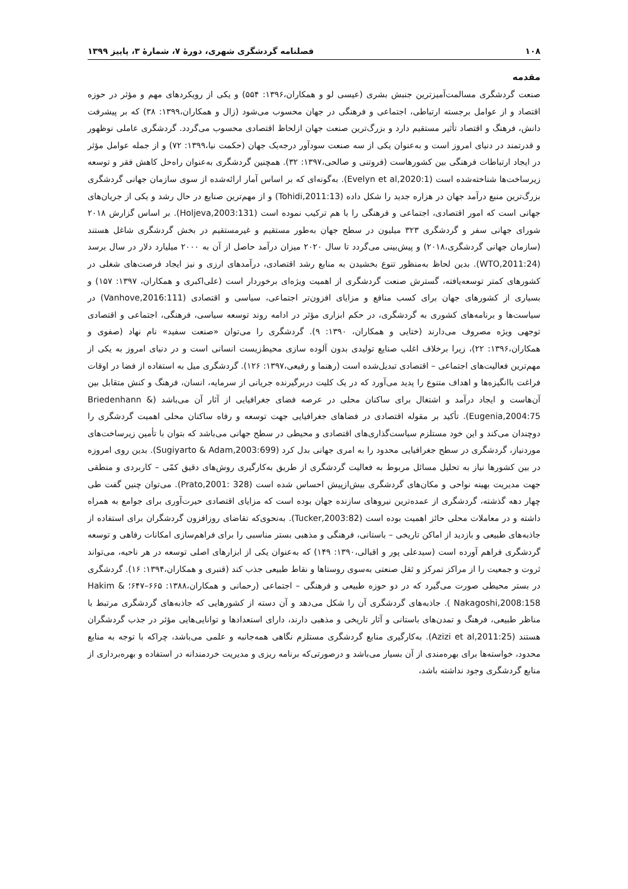۱۰۸ فصلنامه گردشگری شهری، دورۀ ۷، شمارۀ ۳، پاییز ۱۳۹۹
مقدمه
صنعت گردشگری مسالمت‌آمیزترین جنبش بشری (عیسی لو و همکاران،۱۳۹۶: ۵۵۴) و یکی از رویکردهای مهم و مؤثر در حوزه اقتصاد و از عوامل برجسته ارتباطی، اجتماعی و فرهنگی در جهان محسوب می‌شود (زال و همکاران،۱۳۹۹: ۳۸) که بر پیشرفت دانش، فرهنگ و اقتصاد تأثیر مستقیم دارد و بزرگ‌ترین صنعت جهان ازلحاظ اقتصادی محسوب می‌گردد. گردشگری عاملی نوظهور و قدرتمند در دنیای امروز است و به‌عنوان یکی از سه صنعت سودآور درجه‌یک جهان (حکمت نیا،۱۳۹۹: ۷۲) و از جمله عوامل مؤثر در ایجاد ارتباطات فرهنگی بین کشورهاست (فروتنی و صالحی،۱۳۹۷: ۳۲). همچنین گردشگری به‌عنوان راه‌حل کاهش فقر و توسعه زیرساخت‌ها شناخته‌شده است (Evelyn et al,2020:1). به‌گونه‌ای که بر اساس آمار ارائه‌شده از سوی سازمان جهانی گردشگری بزرگ‌ترین منبع درآمد جهان در هزاره جدید را شکل داده (Tohidi,2011:13) و از مهم‌ترین صنایع در حال رشد و یکی از جریان‌های جهانی است که امور اقتصادی، اجتماعی و فرهنگی را با هم ترکیب نموده است (Holjeva,2003:131). بر اساس گزارش ۲۰۱۸ شورای جهانی سفر و گردشگری ۳۲۳ میلیون در سطح جهان به‌طور مستقیم و غیرمستقیم در بخش گردشگری شاغل هستند (سازمان جهانی گردشگری،۲۰۱۸) و پیش‌بینی می‌گردد تا سال ۲۰۲۰ میزان درآمد حاصل از آن به ۲۰۰۰ میلیارد دلار در سال برسد (WTO,2011:24). بدین لحاظ به‌منظور تنوع بخشیدن به منابع رشد اقتصادی، درآمدهای ارزی و نیز ایجاد فرصت‌های شغلی در کشورهای کمتر توسعه‌یافته، گسترش صنعت گردشگری از اهمیت ویژه‌ای برخوردار است (علی‌اکبری و همکاران، ۱۳۹۷: ۱۵۷) و بسیاری از کشورهای جهان برای کسب منافع و مزایای افزون‌تر اجتماعی، سیاسی و اقتصادی (Vanhove,2016:111) در سیاست‌ها و برنامه‌های کشوری به گردشگری، در حکم ابزاری مؤثر در ادامه روند توسعه سیاسی، فرهنگی، اجتماعی و اقتصادی توجهی ویژه مصروف می‌دارند (ختایی و همکاران، ۱۳۹۰: ۹). گردشگری را می‌توان «صنعت سفید» نام نهاد (صفوی و همکاران،۱۳۹۶: ۲۲)، زیرا برخلاف اغلب صنایع تولیدی بدون آلوده سازی محیط‌زیست انسانی است و در دنیای امروز به یکی از مهم‌ترین فعالیت‌های اجتماعی – اقتصادی تبدیل‌شده است (رهنما و رفیعی،۱۳۹۷: ۱۲۶). گردشگری میل به استفاده از فضا در اوقات فراغت باانگیزه‌ها و اهداف متنوع را پدید می‌آورد که در یک کلیت دربرگیرنده جریانی از سرمایه، انسان، فرهنگ و کنش متقابل بین آن‌هاست و ایجاد درآمد و اشتغال برای ساکنان محلی در عرصه فضای جغرافیایی از آثار آن می‌باشد (Briedenhann & Eugenia,2004:75). تأکید بر مقوله اقتصادی در فضاهای جغرافیایی جهت توسعه و رفاه ساکنان محلی اهمیت گردشگری را دوچندان می‌کند و این خود مستلزم سیاست‌گذاری‌های اقتصادی و محیطی در سطح جهانی می‌باشد که بتوان با تأمین زیرساخت‌های موردنیاز، گردشگری در سطح جغرافیایی محدود را به امری جهانی بدل کرد (Sugiyarto & Adam,2003:699). بدین روی امروزه در بین کشورها نیاز به تحلیل مسائل مربوط به فعالیت گردشگری از طریق به‌کارگیری روش‌های دقیق کمّی – کاربردی و منطقی جهت مدیریت بهینه نواحی و مکان‌های گردشگری بیش‌ازپیش احساس شده است (Prato,2001: 328). می‌توان چنین گفت طی چهار دهه گذشته، گردشگری از عمده‌ترین نیروهای سازنده جهان بوده است که مزایای اقتصادی حیرت‌آوری برای جوامع به همراه داشته و در معاملات محلی حائز اهمیت بوده است (Tucker,2003:82). به‌نحوی‌که تقاضای روزافزون گردشگران برای استفاده از جاذبه‌های طبیعی و بازدید از اماکن تاریخی – باستانی، فرهنگی و مذهبی بستر مناسبی را برای فراهم‌سازی امکانات رفاهی و توسعه گردشگری فراهم آورده است (سیدعلی پور و اقبالی،۱۳۹۰: ۱۴۹) که به‌عنوان یکی از ابزارهای اصلی توسعه در هر ناحیه، می‌تواند ثروت و جمعیت را از مراکز تمرکز و ثقل صنعتی به‌سوی روستاها و نقاط طبیعی جذب کند (قنبری و همکاران،۱۳۹۴: ۱۶). گردشگری در بستر محیطی صورت می‌گیرد که در دو حوزه طبیعی و فرهنگی – اجتماعی (رحمانی و همکاران،۱۳۸۸: ۶۶۵–۶۴۷؛ Hakim & Nakagoshi,2008:158 ). جاذبه‌های گردشگری آن را شکل می‌دهد و آن دسته از کشورهایی که جاذبه‌های گردشگری مرتبط با مناظر طبیعی، فرهنگ و تمدن‌های باستانی و آثار تاریخی و مذهبی دارند، دارای استعدادها و توانایی‌هایی مؤثر در جذب گردشگران هستند (Azizi et al,2011:25). به‌کارگیری منابع گردشگری مستلزم نگاهی همه‌جانبه و علمی می‌باشد، چراکه با توجه به منابع محدود، خواسته‌ها برای بهره‌مندی از آن بسیار می‌باشد و درصورتی‌که برنامه ریزی و مدیریت خردمندانه در استفاده و بهره‌برداری از منابع گردشگری وجود نداشته باشد،